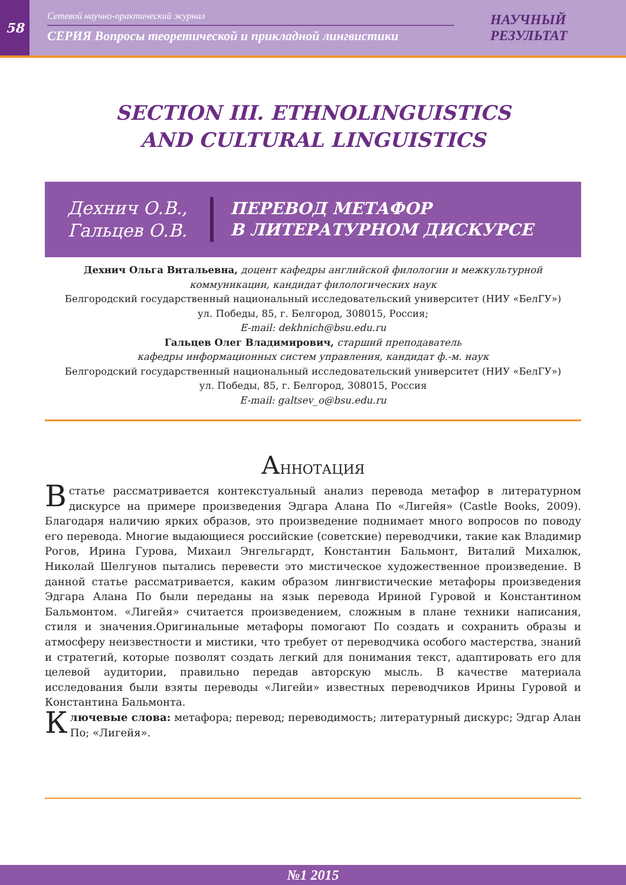58
Сетевой научно-практический журнал
СЕРИЯ Вопросы теоретической и прикладной лингвистики
НАУЧНЫЙ
РЕЗУЛЬТАТ
SECTION III. ETHNOLINGUISTICS
AND CULTURAL LINGUISTICS
Дехнич О.В.,
Гальцев О.В.
ПЕРЕВОД МЕТАФОР
В ЛИТЕРАТУРНОМ ДИСКУРСЕ
Дехнич Ольга Витальевна, доцент кафедры английской филологии и межкультурной коммуникации, кандидат филологических наук
Белгородский государственный национальный исследовательский университет (НИУ «БелГУ»)
ул. Победы, 85, г. Белгород, 308015, Россия;
E-mail: dekhnich@bsu.edu.ru
Гальцев Олег Владимирович, старший преподаватель
кафедры информационных систем управления, кандидат ф.-м. наук
Белгородский государственный национальный исследовательский университет (НИУ «БелГУ»)
ул. Победы, 85, г. Белгород, 308015, Россия
E-mail: galtsev_o@bsu.edu.ru
АННОТАЦИЯ
Встатье рассматривается контекстуальный анализ перевода метафор в литературном дискурсе на примере произведения Эдгара Алана По «Лигейя» (Castle Books, 2009). Благодаря наличию ярких образов, это произведение поднимает много вопросов по поводу его перевода. Многие выдающиеся российские (советские) переводчики, такие как Владимир Рогов, Ирина Гурова, Михаил Энгельгардт, Константин Бальмонт, Виталий Михалюк, Николай Шелгунов пытались перевести это мистическое художественное произведение. В данной статье рассматривается, каким образом лингвистические метафоры произведения Эдгара Алана По были переданы на язык перевода Ириной Гуровой и Константином Бальмонтом. «Лигейя» считается произведением, сложным в плане техники написания, стиля и значения.Оригинальные метафоры помогают По создать и сохранить образы и атмосферу неизвестности и мистики, что требует от переводчика особого мастерства, знаний и стратегий, которые позволят создать легкий для понимания текст, адаптировать его для целевой аудитории, правильно передав авторскую мысль. В качестве материала исследования были взяты переводы «Лигейи» известных переводчиков Ирины Гуровой и Константина Бальмонта.
Ключевые слова: метафора; перевод; переводимость; литературный дискурс; Эдгар Алан По; «Лигейя».
№1 2015